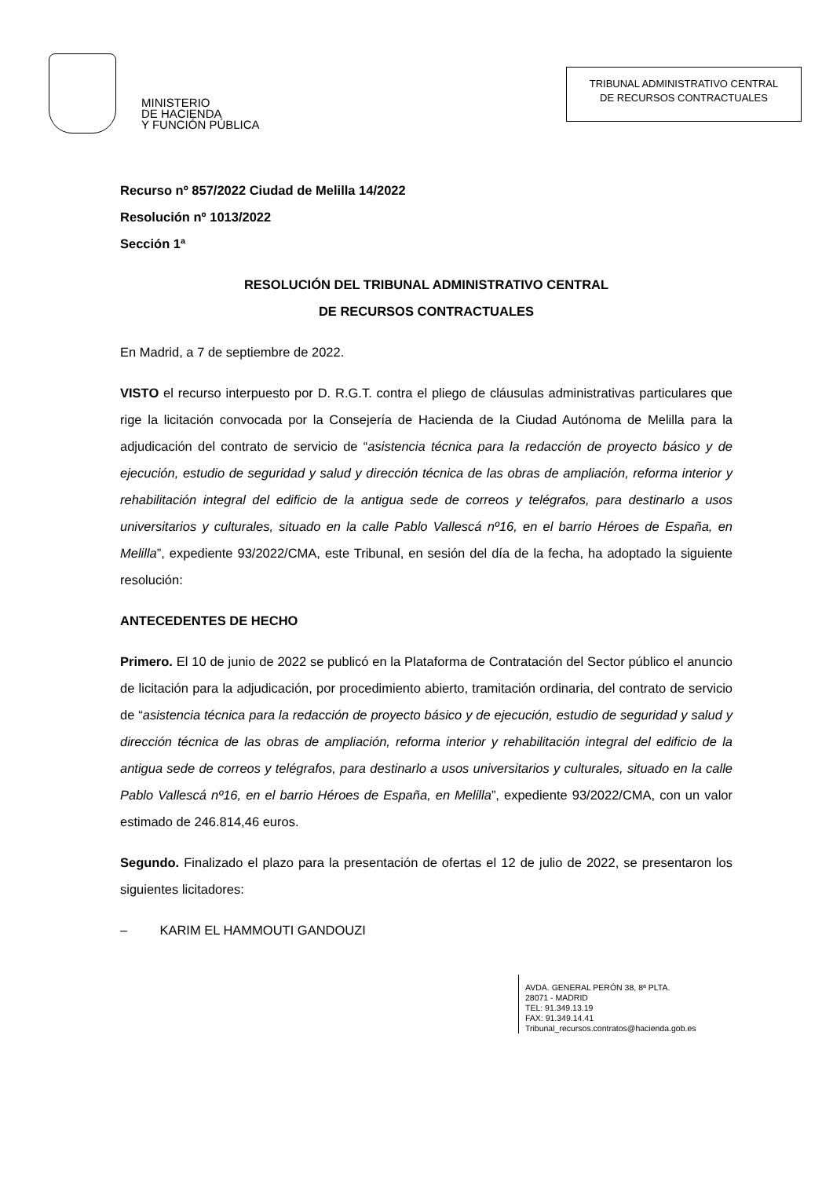MINISTERIO
DE HACIENDA
Y FUNCIÓN PÚBLICA
TRIBUNAL ADMINISTRATIVO CENTRAL
DE RECURSOS CONTRACTUALES
Recurso nº 857/2022 Ciudad de Melilla 14/2022
Resolución nº 1013/2022
Sección 1ª
RESOLUCIÓN DEL TRIBUNAL ADMINISTRATIVO CENTRAL
DE RECURSOS CONTRACTUALES
En Madrid, a 7 de septiembre de 2022.
VISTO el recurso interpuesto por D. R.G.T. contra el pliego de cláusulas administrativas particulares que rige la licitación convocada por la Consejería de Hacienda de la Ciudad Autónoma de Melilla para la adjudicación del contrato de servicio de “asistencia técnica para la redacción de proyecto básico y de ejecución, estudio de seguridad y salud y dirección técnica de las obras de ampliación, reforma interior y rehabilitación integral del edificio de la antigua sede de correos y telégrafos, para destinarlo a usos universitarios y culturales, situado en la calle Pablo Vallescá nº16, en el barrio Héroes de España, en Melilla”, expediente 93/2022/CMA, este Tribunal, en sesión del día de la fecha, ha adoptado la siguiente resolución:
ANTECEDENTES DE HECHO
Primero. El 10 de junio de 2022 se publicó en la Plataforma de Contratación del Sector público el anuncio de licitación para la adjudicación, por procedimiento abierto, tramitación ordinaria, del contrato de servicio de “asistencia técnica para la redacción de proyecto básico y de ejecución, estudio de seguridad y salud y dirección técnica de las obras de ampliación, reforma interior y rehabilitación integral del edificio de la antigua sede de correos y telégrafos, para destinarlo a usos universitarios y culturales, situado en la calle Pablo Vallescá nº16, en el barrio Héroes de España, en Melilla”, expediente 93/2022/CMA, con un valor estimado de 246.814,46 euros.
Segundo. Finalizado el plazo para la presentación de ofertas el 12 de julio de 2022, se presentaron los siguientes licitadores:
– KARIM EL HAMMOUTI GANDOUZI
AVDA. GENERAL PERÓN 38, 8ª PLTA.
28071 - MADRID
TEL: 91.349.13.19
FAX: 91.349.14.41
Tribunal_recursos.contratos@hacienda.gob.es